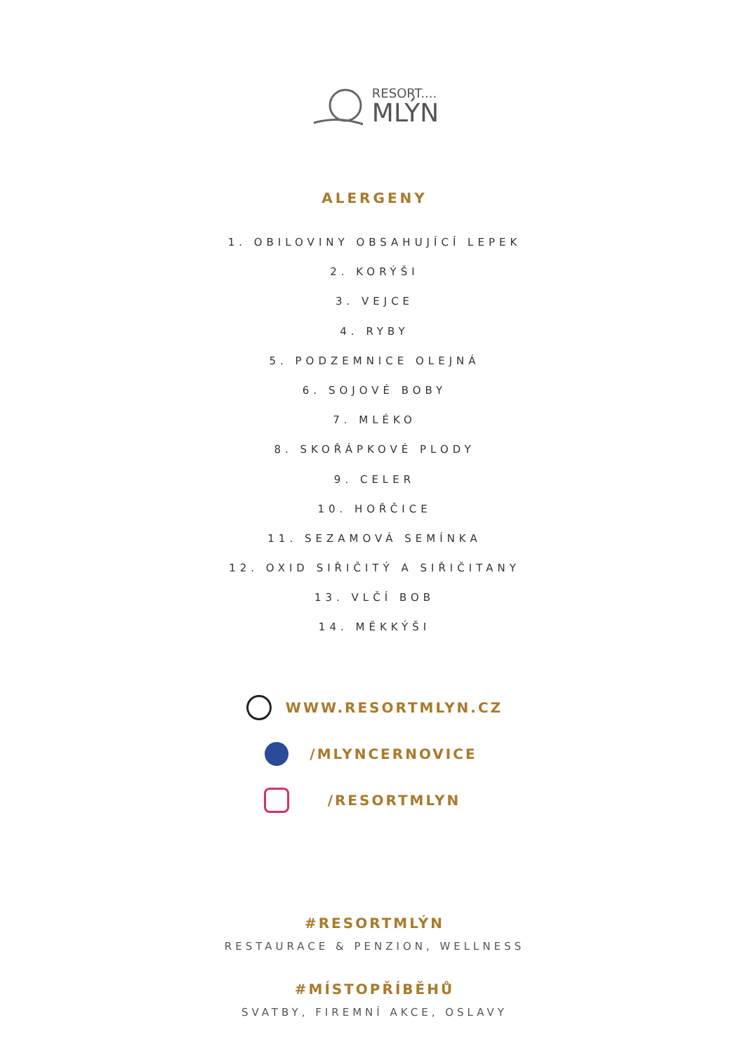RESORT....
MLÝN
ALERGENY
1. OBILOVINY OBSAHUJÍCÍ LEPEK
2. KORÝŠI
3. VEJCE
4. RYBY
5. PODZEMNICE OLEJNÁ
6. SOJOVÉ BOBY
7. MLÉKO
8. SKOŘÁPKOVÉ PLODY
9. CELER
10. HOŘČICE
11. SEZAMOVÁ SEMÍNKA
12. OXID SIŘIČITÝ A SIŘIČITANY
13. VLČÍ BOB
14. MĚKKÝŠI
WWW.RESORTMLYN.CZ
/MLYNCERNOVICE
/RESORTMLYN
#RESORTMLÝN
RESTAURACE & PENZION, WELLNESS
#MÍSTOPŘÍBĚHŮ
SVATBY, FIREMNÍ AKCE, OSLAVY